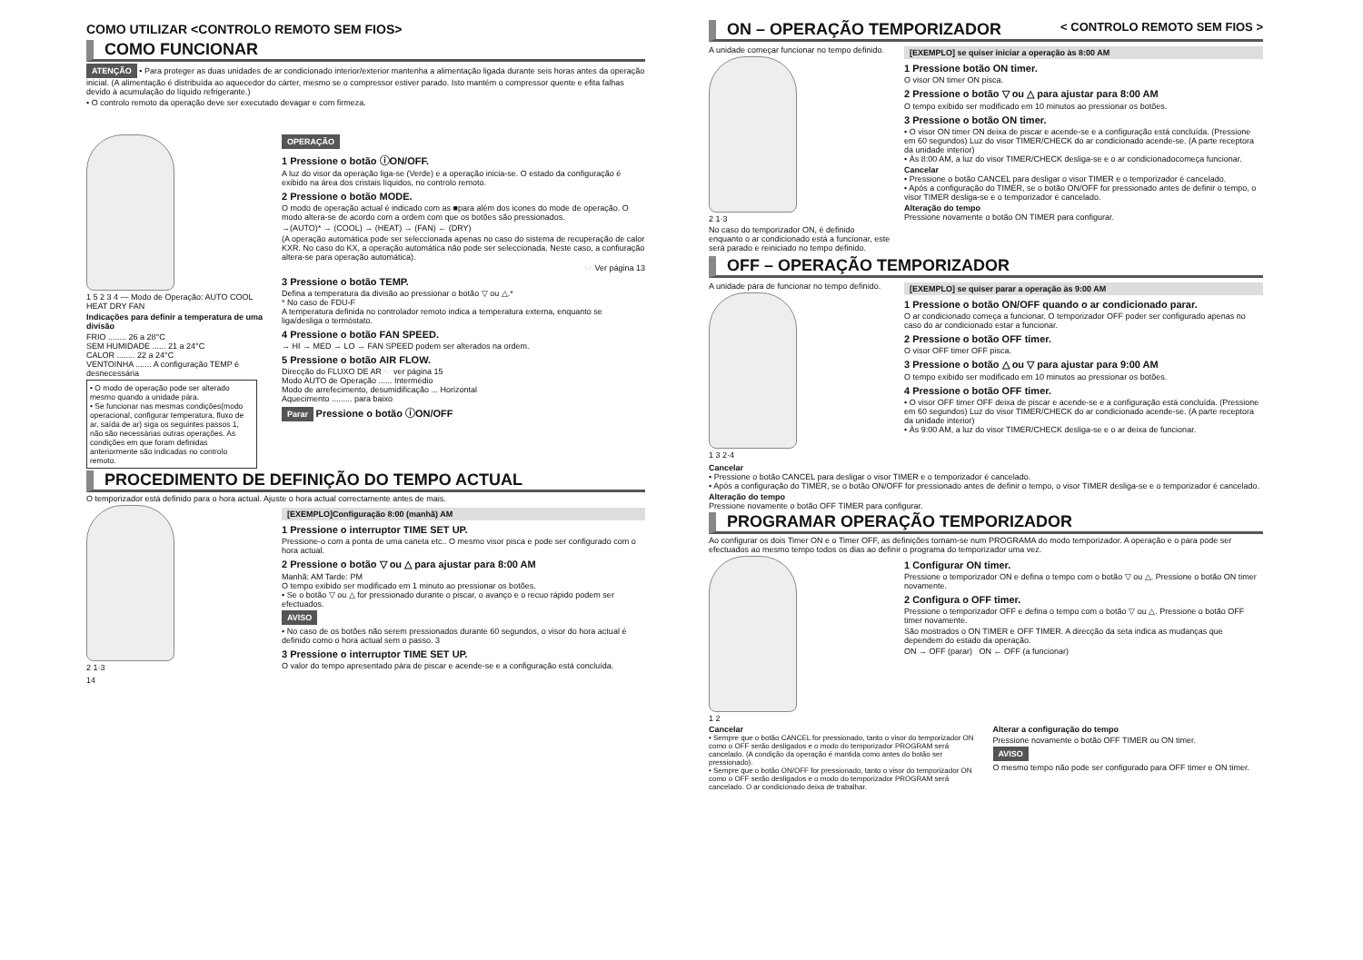COMO UTILIZAR <CONTROLO REMOTO SEM FIOS>
COMO FUNCIONAR
ATENÇÃO • Para proteger as duas unidades de ar condicionado interior/exterior mantenha a alimentação ligada durante seis horas antes da operação inicial. (A alimentação é distribuída ao aquecedor do cárter, mesmo se o compressor estiver parado. Isto mantém o compressor quente e efita falhas devido à acumulação do líquido refrigerante.)
• O controlo remoto da operação deve ser executado devagar e com firmeza.
1 5 2 3 4 — Modo de Operação: AUTO COOL HEAT DRY FAN
Indicações para definir a temperatura de uma divisão
FRIO ........ 26 a 28°C
SEM HUMIDADE ...... 21 a 24°C
CALOR ........ 22 a 24°C
VENTOINHA ....... A configuração TEMP é desnecessária
• O modo de operação pode ser alterado mesmo quando a unidade pára.
• Se funcionar nas mesmas condições(modo operacional, configurar temperatura, fluxo de ar, saída de ar) siga os seguintes passos 1, não são necessárias outras operações. As condições em que foram definidas anteriormente são indicadas no controlo remoto.
OPERAÇÃO
1 Pressione o botão ⓘON/OFF.
A luz do visor da operação liga-se (Verde) e a operação inicia-se. O estado da configuração é exibido na área dos cristais líquidos, no controlo remoto.
2 Pressione o botão MODE.
O modo de operação actual é indicado com as ■para além dos icones do mode de operação. O modo altera-se de acordo com a ordem com que os botões são pressionados.
→(AUTO)* → (COOL) → (HEAT) → (FAN) ← (DRY)
(A operação automática pode ser seleccionada apenas no caso do sistema de recuperação de calor KXR. No caso do KX, a operação automática não pode ser seleccionada. Neste caso, a confiuração altera-se para operação automática).
☞ Ver página 13
3 Pressione o botão TEMP.
Defina a temperatura da divisão ao pressionar o botão ▽ ou △.*
* No caso de FDU-F
A temperatura definida no controlador remoto indica a temperatura externa, enquanto se liga/desliga o termóstato.
4 Pressione o botão FAN SPEED.
→ HI → MED → LO → FAN SPEED podem ser alterados na ordem.
5 Pressione o botão AIR FLOW.
Direcção do FLUXO DE AR ☞ ver página 15
Modo AUTO de Operação ...... Intermédio
Modo de arrefecimento, desumidificação ... Horizontal
Aquecimento ......... para baixo
Parar Pressione o botão ⓘON/OFF
PROCEDIMENTO DE DEFINIÇÃO DO TEMPO ACTUAL
O temporizador está definido para o hora actual. Ajuste o hora actual correctamente antes de mais.
2 1·3
[EXEMPLO]Configuração 8:00 (manhã) AM
1 Pressione o interruptor TIME SET UP.
Pressione-o com a ponta de uma caneta etc.. O mesmo visor pisca e pode ser configurado com o hora actual.
2 Pressione o botão ▽ ou △ para ajustar para 8:00 AM
Manhã: AM Tarde: PM
O tempo exibido ser modificado em 1 minuto ao pressionar os botões.
• Se o botão ▽ ou △ for pressionado durante o piscar, o avanço e o recuo rápido podem ser efectuados.
AVISO
• No caso de os botões não serem pressionados durante 60 segundos, o visor do hora actual é definido como o hora actual sem o passo. 3
3 Pressione o interruptor TIME SET UP.
O valor do tempo apresentado pára de piscar e acende-se e a configuração está concluída.
14
ON – OPERAÇÃO TEMPORIZADOR < CONTROLO REMOTO SEM FIOS >
A unidade começar funcionar no tempo definido.
2 1·3
No caso do temporizador ON, é definido enquanto o ar condicionado está a funcionar, este será parado e reiniciado no tempo definido.
[EXEMPLO] se quiser iniciar a operação às 8:00 AM
1 Pressione botão ON timer.
O visor ON timer ON pisca.
2 Pressione o botão ▽ ou △ para ajustar para 8:00 AM
O tempo exibido ser modificado em 10 minutos ao pressionar os botões.
3 Pressione o botão ON timer.
• O visor ON timer ON deixa de piscar e acende-se e a configuração está concluída. (Pressione em 60 segundos) Luz do visor TIMER/CHECK do ar condicionado acende-se. (A parte receptora da unidade interior)
• Às 8:00 AM, a luz do visor TIMER/CHECK desliga-se e o ar condicionadocomeça funcionar.
Cancelar
• Pressione o botão CANCEL para desligar o visor TIMER e o temporizador é cancelado.
• Após a configuração do TIMER, se o botão ON/OFF for pressionado antes de definir o tempo, o visor TIMER desliga-se e o temporizador é cancelado.
Alteração do tempo
Pressione novamente o botão ON TIMER para configurar.
OFF – OPERAÇÃO TEMPORIZADOR
A unidade pára de funcionar no tempo definido.
1 3 2·4
[EXEMPLO] se quiser parar a operação às 9:00 AM
1 Pressione o botão ON/OFF quando o ar condicionado parar.
O ar condicionado começa a funcionar. O temporizador OFF poder ser configurado apenas no caso do ar condicionado estar a funcionar.
2 Pressione o botão OFF timer.
O visor OFF timer OFF pisca.
3 Pressione o botão △ ou ▽ para ajustar para 9:00 AM
O tempo exibido ser modificado em 10 minutos ao pressionar os botões.
4 Pressione o botão OFF timer.
• O visor OFF timer OFF deixa de piscar e acende-se e a configuração está concluída. (Pressione em 60 segundos) Luz do visor TIMER/CHECK do ar condicionado acende-se. (A parte receptora da unidade interior)
• Às 9:00 AM, a luz do visor TIMER/CHECK desliga-se e o ar deixa de funcionar.
Cancelar
• Pressione o botão CANCEL para desligar o visor TIMER e o temporizador é cancelado.
• Após a configuração do TIMER, se o botão ON/OFF for pressionado antes de definir o tempo, o visor TIMER desliga-se e o temporizador é cancelado.
Alteração do tempo
Pressione novamente o botão OFF TIMER para configurar.
PROGRAMAR OPERAÇÃO TEMPORIZADOR
Ao configurar os dois Timer ON e o Timer OFF, as definições tornam-se num PROGRAMA do modo temporizador. A operação e o para pode ser efectuados ao mesmo tempo todos os dias ao definir o programa do temporizador uma vez.
1 2
1 Configurar ON timer.
Pressione o temporizador ON e defina o tempo com o botão ▽ ou △. Pressione o botão ON timer novamente.
2 Configura o OFF timer.
Pressione o temporizador OFF e defina o tempo com o botão ▽ ou △. Pressione o botão OFF timer novamente.
São mostrados o ON TIMER e OFF TIMER. A direcção da seta indica as mudanças que dependem do estado da operação.
ON → OFF (parar) ON ← OFF (a funcionar)
Cancelar
• Sempre que o botão CANCEL for pressionado, tanto o visor do temporizador ON como o OFF serão desligados e o modo do temporizador PROGRAM será cancelado. (A condição da operação é mantida como antes do botão ser pressionado).
• Sempre que o botão ON/OFF for pressionado, tanto o visor do temporizador ON como o OFF serão desligados e o modo do temporizador PROGRAM será cancelado. O ar condicionado deixa de trabalhar.
Alterar a configuração do tempo
Pressione novamente o botão OFF TIMER ou ON timer.
AVISO
O mesmo tempo não pode ser configurado para OFF timer e ON timer.